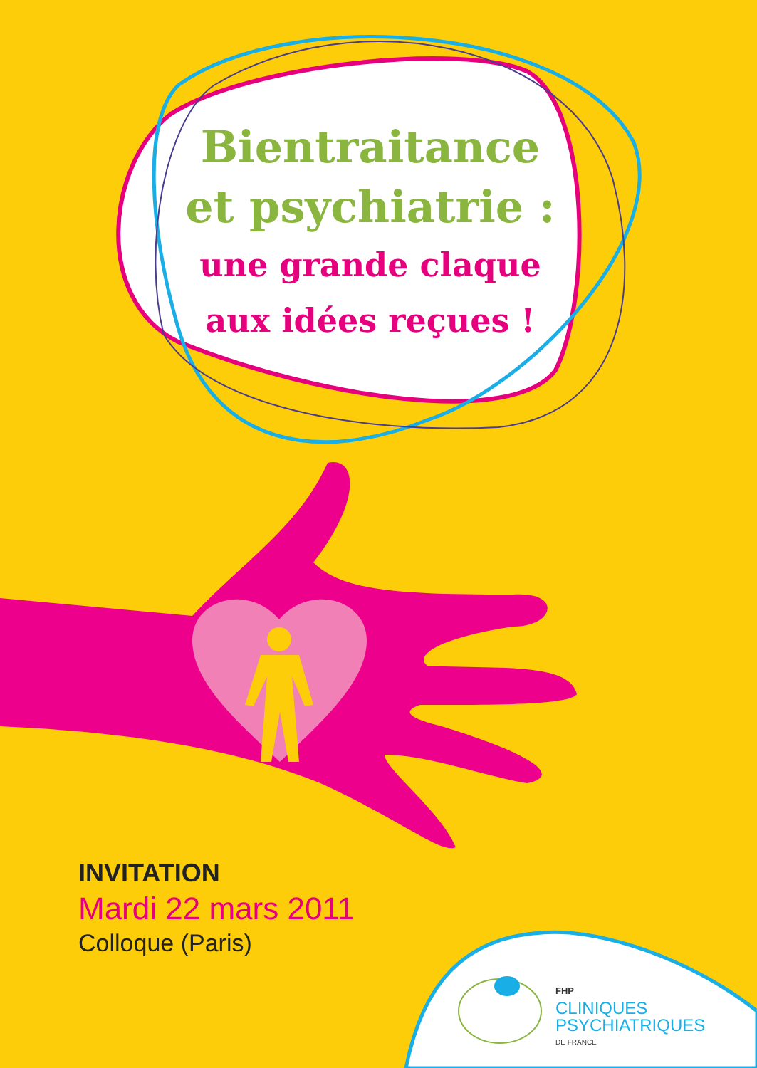Bientraitance
et psychiatrie :
une grande claque
aux idées reçues !
INVITATION
Mardi 22 mars 2011
Colloque (Paris)
FHP
CLINIQUES
PSYCHIATRIQUES
DE FRANCE